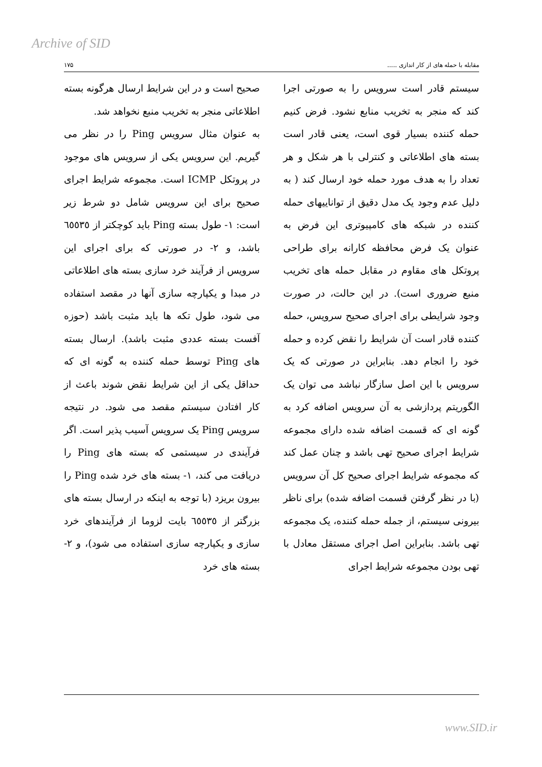Archive of SID
مقابله با حمله های از کار اندازی ..... ۱۷۵
سیستم قادر است سرویس را به صورتی اجرا کند که منجر به تخریب منابع نشود. فرض کنیم حمله کننده بسیار قوی است، یعنی قادر است بسته های اطلاعاتی و کنترلی با هر شکل و هر تعداد را به هدف مورد حمله خود ارسال کند ( به دلیل عدم وجود یک مدل دقیق از تواناییهای حمله کننده در شبکه های کامپیوتری این فرض به عنوان یک فرض محافظه کارانه برای طراحی پروتکل های مقاوم در مقابل حمله های تخریب منبع ضروری است). در این حالت، در صورت وجود شرایطی برای اجرای صحیح سرویس، حمله کننده قادر است آن شرایط را نقض کرده و حمله خود را انجام دهد. بنابراین در صورتی که یک سرویس با این اصل سازگار نباشد می توان یک الگوریتم پردازشی به آن سرویس اضافه کرد به گونه ای که قسمت اضافه شده دارای مجموعه شرایط اجرای صحیح تهی باشد و چنان عمل کند که مجموعه شرایط اجرای صحیح کل آن سرویس (با در نظر گرفتن قسمت اضافه شده) برای ناظر بیرونی سیستم، از جمله حمله کننده، یک مجموعه تهی باشد. بنابراین اصل اجرای مستقل معادل با تهی بودن مجموعه شرایط اجرای
صحیح است و در این شرایط ارسال هرگونه بسته اطلاعاتی منجر به تخریب منبع نخواهد شد.
به عنوان مثال سرویس Ping را در نظر می گیریم. این سرویس یکی از سرویس های موجود در پروتکل ICMP است. مجموعه شرایط اجرای صحیح برای این سرویس شامل دو شرط زیر است: ۱- طول بسته Ping باید کوچکتر از ٦٥٥٣٥ باشد، و ۲- در صورتی که برای اجرای این سرویس از فرآیند خرد سازی بسته های اطلاعاتی در مبدا و یکپارچه سازی آنها در مقصد استفاده می شود، طول تکه ها باید مثبت باشد (حوزه آفست بسته عددی مثبت باشد). ارسال بسته های Ping توسط حمله کننده به گونه ای که حداقل یکی از این شرایط نقض شوند باعث از کار افتادن سیستم مقصد می شود. در نتیجه سرویس Ping یک سرویس آسیب پذیر است. اگر فرآیندی در سیستمی که بسته های Ping را دریافت می کند، ۱- بسته های خرد شده Ping را بیرون بریزد (با توجه به اینکه در ارسال بسته های بزرگتر از ٦٥٥٣٥ بایت لزوما از فرآیندهای خرد سازی و یکپارچه سازی استفاده می شود)، و ۲- بسته های خرد
www.SID.ir